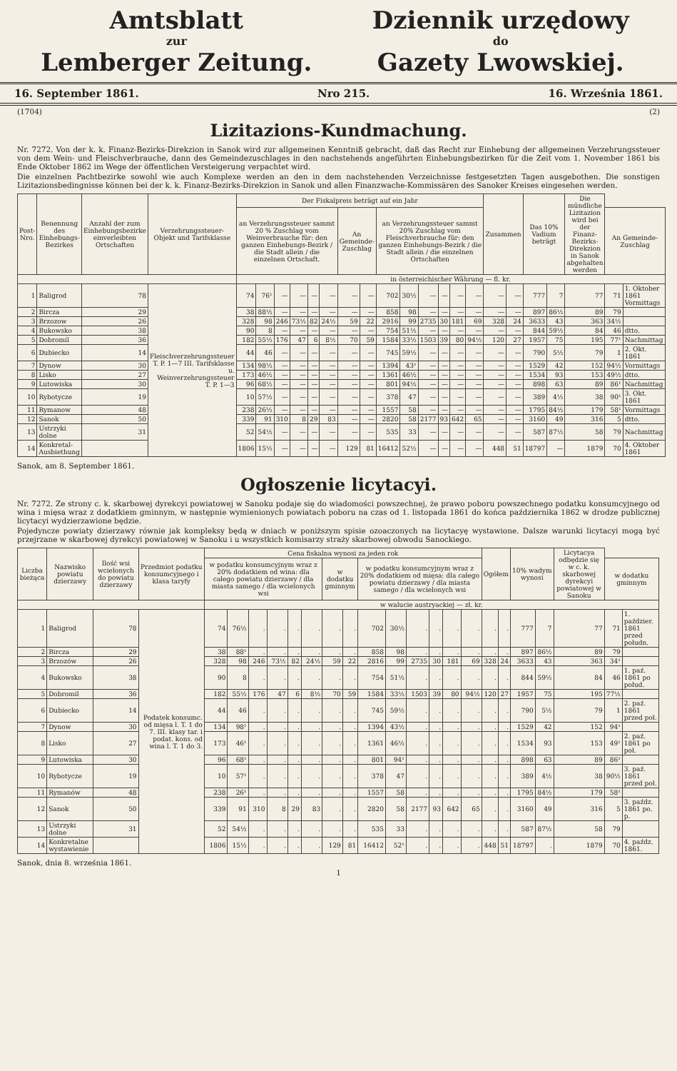Amtsblatt
zur
Lemberger Zeitung.
Dziennik urzędowy
do
Gazety Lwowskiej.
16. September 1861. Nro 215. 16. Września 1861.
(1704) (2)
Lizitazions-Kundmachung.
Nr. 7272. Von der k. k. Finanz-Bezirks-Direkzion in Sanok wird zur allgemeinen Kenntniß gebracht, daß das Recht zur Einhebung der allgemeinen Verzehrungssteuer von dem Wein- und Fleischverbrauche, dann des Gemeindezuschlages in den nachstehends angeführten Einhebungsbezirken für die Zeit vom 1. November 1861 bis Ende Oktober 1862 im Wege der öffentlichen Versteigerung verpachtet wird.
Die einzelnen Pachtbezirke sowohl wie auch Komplexe werden an den in dem nachstehenden Verzeichnisse festgesetzten Tagen ausgebothen. Die sonstigen Lizitazionsbedingnisse können bei der k. k. Finanz-Bezirks-Direkzion in Sanok und allen Finanzwache-Kommissären des Sanoker Kreises eingesehen werden.
| Post-Nro. | Benennung des Einhebungs-Bezirkes | Anzahl der zum Einhebungsbezirke einverleibten Ortschaften | Verzehrungssteuer-Objekt und Tarifsklasse | Der Fiskalpreis beträgt auf ein Jahr | | | | | | | | | | | | | | Zusammen | | Das 10% Vadium beträgt | | Die mündliche Lizitazion wird bei der Finanz-Bezirks-Direkzion in Sanok abgehalten werden | | |
| --- | --- | --- | --- | --- | --- | --- | --- | --- | --- | --- | --- | --- | --- | --- | --- | --- | --- | --- | --- | --- | --- | --- | --- | --- |
| | | | | an Verzehrungssteuer sammt 20 % Zuschlag vom Weinverbrauche für: den ganzen Einhebungs-Bezirk / die Stadt allein / die einzelnen Ortschaft. | | | | | | An Gemeinde-Zuschlag | | an Verzehrungssteuer sammt 20% Zuschlag vom Fleischverbrauche für: den ganzen Einhebungs-Bezirk / die Stadt allein / die einzelnen Ortschaften | | | | | | | | | | | An Gemeinde-Zuschlag | |
| | | | | in österreichischer Währung — fl. kr. | | | | | | | | | | | | | | | | | | | | |
| 1 | Baligrod | 78 | Fleischverzehrungssteuer T. P. 1—7 III. Tarifsklasse u. Weinverzehrungssteuer T. P. 1—3 | 74 | 76¹ | — | — | — | — | — | — | 702 | 30½ | — | — | — | — | — | — | 777 | 7 | 77 | 71 | 1. Oktober 1861 Vormittags |
| 2 | Bircza | 29 | | 38 | 88½ | — | — | — | — | — | — | 858 | 98 | — | — | — | — | — | — | 897 | 86½ | 89 | 79 | |
| 3 | Brzozow | 26 | | 328 | 98 | 246 | 73½ | 82 | 24½ | 59 | 22 | 2916 | 99 | 2735 | 30 | 181 | 69 | 328 | 24 | 3633 | 43 | 363 | 34½ | |
| 4 | Bukowsko | 38 | | 90 | 8 | — | — | — | — | — | — | 754 | 51½ | — | — | — | — | — | — | 844 | 59½ | 84 | 46 | dtto. |
| 5 | Dobromil | 36 | | 182 | 55½ | 176 | 47 | 6 | 8½ | 70 | 59 | 1584 | 33½ | 1503 | 39 | 80 | 94½ | 120 | 27 | 1957 | 75 | 195 | 77¹ | Nachmittag |
| 6 | Dubiecko | 14 | | 44 | 46 | — | — | — | — | — | — | 745 | 59½ | — | — | — | — | — | — | 790 | 5½ | 79 | 1 | 2. Okt. 1861 |
| 7 | Dynow | 30 | | 134 | 98½ | — | — | — | — | — | — | 1394 | 43¹ | — | — | — | — | — | — | 1529 | 42 | 152 | 94½ | Vormittags |
| 8 | Lisko | 27 | | 173 | 46½ | — | — | — | — | — | — | 1361 | 46½ | — | — | — | — | — | — | 1534 | 93 | 153 | 49½ | dtto. |
| 9 | Lutowiska | 30 | | 96 | 68½ | — | — | — | — | — | — | 801 | 94½ | — | — | — | — | — | — | 898 | 63 | 89 | 86¹ | Nachmittag |
| 10 | Rybotycze | 19 | | 10 | 57½ | — | — | — | — | — | — | 378 | 47 | — | — | — | — | — | — | 389 | 4½ | 38 | 90¹ | 3. Okt. 1861 |
| 11 | Rymanow | 48 | | 238 | 26½ | — | — | — | — | — | — | 1557 | 58 | — | — | — | — | — | — | 1795 | 84½ | 179 | 58¹ | Vormittags |
| 12 | Sanok | 50 | | 339 | 91 | 310 | 8 | 29 | 83 | — | — | 2820 | 58 | 2177 | 93 | 642 | 65 | — | — | 3160 | 49 | 316 | 5 | dtto. |
| 13 | Ustrzyki dolne | 31 | | 52 | 54½ | — | — | — | — | — | — | 535 | 33 | — | — | — | — | — | — | 587 | 87½ | 58 | 79 | Nachmittag |
| 14 | Konkretal-Ausbiethung | | | 1806 | 15½ | — | — | — | — | 129 | 81 | 16412 | 52½ | — | — | — | — | 448 | 51 | 18797 | — | 1879 | 70 | 4. Oktober 1861 |
Sanok, am 8. September 1861.
Ogłoszenie licytacyi.
Nr. 7272. Ze strony c. k. skarbowej dyrekcyi powiatowej w Sanoku podaje się do wiadomości powszechnej, że prawo poboru powszechnego podatku konsumcyjnego od wina i mięsa wraz z dodatkiem gminnym, w następnie wymienionych powiatach poboru na czas od 1. listopada 1861 do końca października 1862 w drodze publicznej licytacyi wydzierzawione będzie.
Pojedyncze powiaty dzierzawy równie jak kompleksy będą w dniach w poniższym spisie ozoaczonych na licytacyę wystawione. Dalsze warunki licytacyi mogą być przejrzane w skarbowej dyrekcyi powiatowej w Sanoku i u wszystkich komisarzy straży skarbowej obwodu Sanockiego.
| Liczba bieżąca | Nazwisko powiatu dzierzawy | Ilość wsi wcielonych do powiatu dzierzawy | Przedmiot podatku konsumcyjnego i klasa taryfy | Cena fiskalna wynosi za jeden rok | | | | | | | | | | | | | | Ogółem | | 10% wadym wynosi | | Licytacya odbędzie się w c. k. skarbowej dyrekcyi powiatowej w Sanoku | | |
| --- | --- | --- | --- | --- | --- | --- | --- | --- | --- | --- | --- | --- | --- | --- | --- | --- | --- | --- | --- | --- | --- | --- | --- | --- |
| | | | | w podatku konsumcyjnym wraz z 20% dodatkiem od wina: dla całego powiatu dzierzawy / dla miasta samego / dla wcielonych wsi | | | | | | w dodatku gminnym | | w podatku konsumcyjnym wraz z 20% dodatkiem od mięsa: dla całego powiatu dzierzawy / dla miasta samego / dla wcielonych wsi | | | | | | | | | | | w dodatku gminnym | |
| | | | | w walucie austryackiej — zł. kr. | | | | | | | | | | | | | | | | | | | | |
| 1 | Baligrod | 78 | Podatek konsumc. od mięsa l. T. 1 do 7. III. klasy tar. i podat. kons. od wina l. T. 1 do 3. | 74 | 76½ | . | . | . | . | . | . | 702 | 30½ | . | . | . | . | . | . | 777 | 7 | 77 | 71 | 1. paździer. 1861 przed połudn. |
| 2 | Bircza | 29 | | 38 | 88¹ | . | . | . | . | . | . | 858 | 98 | . | . | . | . | . | . | 897 | 86½ | 89 | 79 | |
| 3 | Brzozów | 26 | | 328 | 98 | 246 | 73½ | 82 | 24½ | 59 | 22 | 2816 | 99 | 2735 | 30 | 181 | 69 | 328 | 24 | 3633 | 43 | 363 | 34¹ | |
| 4 | Bukowsko | 38 | | 90 | 8 | . | . | . | . | . | . | 754 | 51½ | . | . | . | . | . | . | 844 | 59½ | 84 | 46 | 1. paź. 1861 po połud. |
| 5 | Dobromil | 36 | | 182 | 55½ | 176 | 47 | 6 | 8½ | 70 | 59 | 1584 | 33½ | 1503 | 39 | 80 | 94½ | 120 | 27 | 1957 | 75 | 195 | 77½ | |
| 6 | Dubiecko | 14 | | 44 | 46 | . | . | . | . | . | . | 745 | 59½ | . | . | . | . | . | . | 790 | 5½ | 79 | 1 | 2. paź. 1861 przed poł. |
| 7 | Dynow | 30 | | 134 | 98¹ | . | . | . | . | . | . | 1394 | 43½ | . | . | . | . | . | . | 1529 | 42 | 152 | 94¹ | |
| 8 | Lisko | 27 | | 173 | 46¹ | . | . | . | . | . | . | 1361 | 46½ | . | . | . | . | . | . | 1534 | 93 | 153 | 49¹ | 2. paź. 1861 po poł. |
| 9 | Lutowiska | 30 | | 96 | 68¹ | . | . | . | . | . | . | 801 | 94¹ | . | . | . | . | . | . | 898 | 63 | 89 | 86¹ | |
| 10 | Rybotycze | 19 | | 10 | 57¹ | . | . | . | . | . | . | 378 | 47 | . | . | . | . | . | . | 389 | 4½ | 38 | 90½ | 3. paź. 1861 przed poł. |
| 11 | Rymanów | 48 | | 238 | 26¹ | . | . | . | . | . | . | 1557 | 58 | . | . | . | . | . | . | 1795 | 84½ | 179 | 58¹ | |
| 12 | Sanok | 50 | | 339 | 91 | 310 | 8 | 29 | 83 | . | . | 2820 | 58 | 2177 | 93 | 642 | 65 | . | . | 3160 | 49 | 316 | 5 | 3. paźdz. 1861 po. p. |
| 13 | Ustrzyki dolne | 31 | | 52 | 54½ | . | . | . | . | . | . | 535 | 33 | . | . | . | . | . | . | 587 | 87½ | 58 | 79 | |
| 14 | Konkretalne wystawienie | | | 1806 | 15½ | . | . | . | . | 129 | 81 | 16412 | 52¹ | . | . | . | . | 448 | 51 | 18797 | . | 1879 | 70 | 4. paźdz. 1861. |
Sanok, dnia 8. września 1861.
1